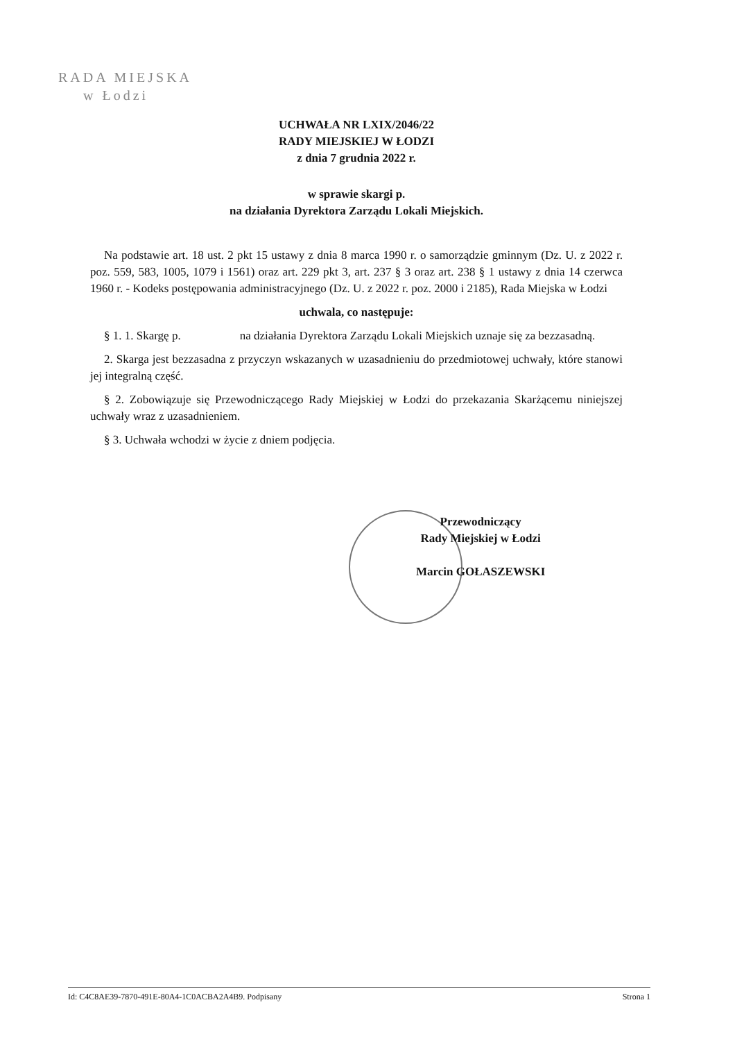RADA MIEJSKA
w Łodzi
UCHWAŁA NR LXIX/2046/22
RADY MIEJSKIEJ W ŁODZI
z dnia 7 grudnia 2022 r.
w sprawie skargi p.
na działania Dyrektora Zarządu Lokali Miejskich.
Na podstawie art. 18 ust. 2 pkt 15 ustawy z dnia 8 marca 1990 r. o samorządzie gminnym (Dz. U. z 2022 r. poz. 559, 583, 1005, 1079 i 1561) oraz art. 229 pkt 3, art. 237 § 3 oraz art. 238 § 1 ustawy z dnia 14 czerwca 1960 r. - Kodeks postępowania administracyjnego (Dz. U. z 2022 r. poz. 2000 i 2185), Rada Miejska w Łodzi
uchwala, co następuje:
§ 1. 1. Skargę p. na działania Dyrektora Zarządu Lokali Miejskich uznaje się za bezzasadną.
2. Skarga jest bezzasadna z przyczyn wskazanych w uzasadnieniu do przedmiotowej uchwały, które stanowi jej integralną część.
§ 2. Zobowiązuje się Przewodniczącego Rady Miejskiej w Łodzi do przekazania Skarżącemu niniejszej uchwały wraz z uzasadnieniem.
§ 3. Uchwała wchodzi w życie z dniem podjęcia.
Przewodniczący
Rady Miejskiej w Łodzi
Marcin GOŁASZEWSKI
Id: C4C8AE39-7870-491E-80A4-1C0ACBA2A4B9. Podpisany Strona 1